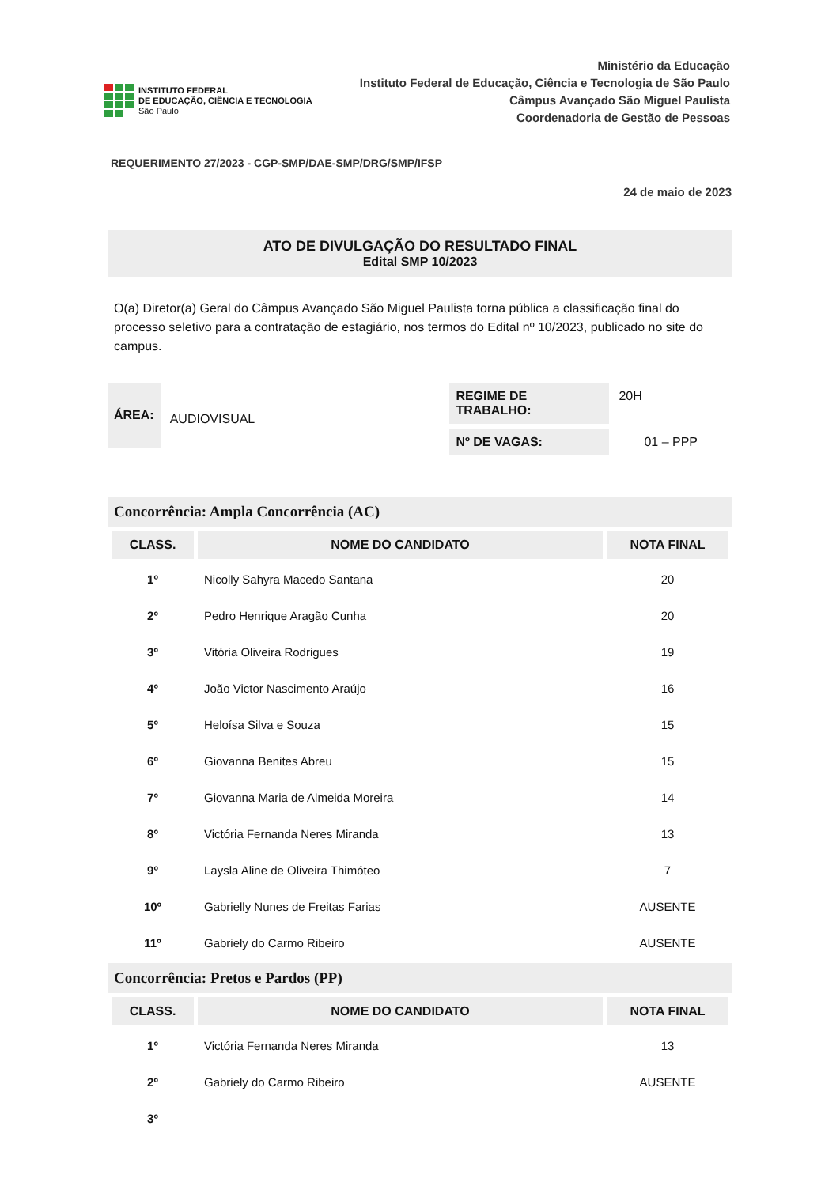INSTITUTO FEDERAL
DE EDUCAÇÃO, CIÊNCIA E TECNOLOGIA
São Paulo
Ministério da Educação
Instituto Federal de Educação, Ciência e Tecnologia de São Paulo
Câmpus Avançado São Miguel Paulista
Coordenadoria de Gestão de Pessoas
REQUERIMENTO 27/2023 - CGP-SMP/DAE-SMP/DRG/SMP/IFSP
24 de maio de 2023
ATO DE DIVULGAÇÃO DO RESULTADO FINAL
Edital SMP 10/2023
O(a) Diretor(a) Geral do Câmpus Avançado São Miguel Paulista torna pública a classificação final do processo seletivo para a contratação de estagiário, nos termos do Edital nº 10/2023, publicado no site do campus.
ÁREA:
AUDIOVISUAL
REGIME DE TRABALHO: 20H
Nº DE VAGAS: 01 – PPP
Concorrência: Ampla Concorrência (AC)
| CLASS. | NOME DO CANDIDATO | NOTA FINAL |
| --- | --- | --- |
| 1º | Nicolly Sahyra Macedo Santana | 20 |
| 2º | Pedro Henrique Aragão Cunha | 20 |
| 3º | Vitória Oliveira Rodrigues | 19 |
| 4º | João Victor Nascimento Araújo | 16 |
| 5º | Heloísa Silva e Souza | 15 |
| 6º | Giovanna Benites Abreu | 15 |
| 7º | Giovanna Maria de Almeida Moreira | 14 |
| 8º | Victória Fernanda Neres Miranda | 13 |
| 9º | Laysla Aline de Oliveira Thimóteo | 7 |
| 10º | Gabrielly Nunes de Freitas Farias | AUSENTE |
| 11º | Gabriely do Carmo Ribeiro | AUSENTE |
Concorrência: Pretos e Pardos (PP)
| CLASS. | NOME DO CANDIDATO | NOTA FINAL |
| --- | --- | --- |
| 1º | Victória Fernanda Neres Miranda | 13 |
| 2º | Gabriely do Carmo Ribeiro | AUSENTE |
| 3º | | |